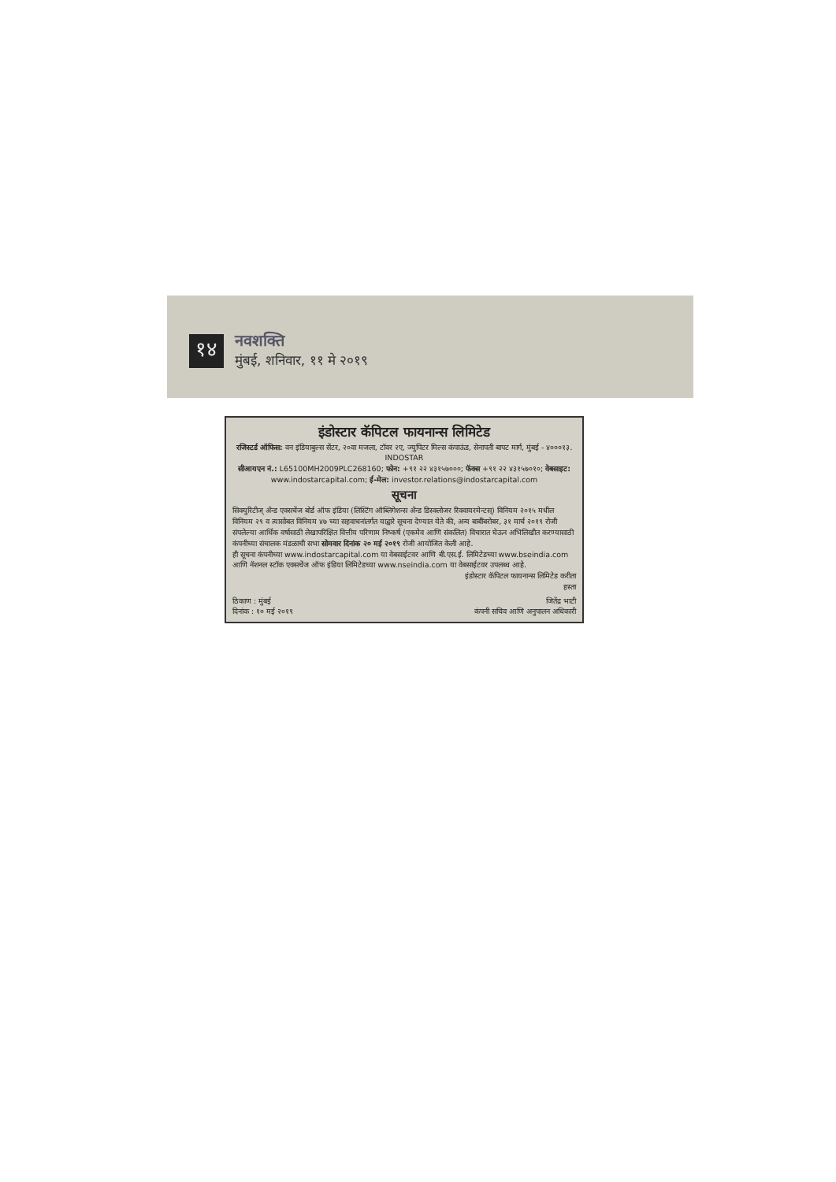१४
नवशक्ति
मुंबई, शनिवार, ११ मे २०१९
इंडोस्टार कॅपिटल फायनान्स लिमिटेड
रजिस्टर्ड ऑफिस: वन इंडियाबुल्स सेंटर, २०वा मजला, टॉवर २ए, ज्युपिटर मिल्स कंपाऊंड, सेनापती बापट मार्ग, मुंबई - ४०००१३. INDOSTAR
सीआयएन नं.: L65100MH2009PLC268160; फोन: +९१ २२ ४३१५७०००; फॅक्स +९१ २२ ४३१५७०१०; वेबसाइट: www.indostarcapital.com; ई-मेल: investor.relations@indostarcapital.com
सूचना
सिक्युरिटीज् अँन्ड एक्सचेंज बोर्ड ऑफ इंडिया (लिस्टिंग ऑब्लिगेशन्स अँन्ड डिस्क्लोजर रिक्वायरमेन्टस्) विनियम २०१५ मधील विनियम २९ व त्यासोबत विनियम ४७ च्या सहवाचनांतर्गत याद्वारे सूचना देण्यात येते की, अन्य बाबींबरोबर, ३१ मार्च २०१९ रोजी संपलेल्या आर्थिक वर्षासाठी लेखापरिक्षित वित्तीय परिणाम निष्कर्ष (एकमेव आणि संकलित) विचारात घेऊन अभिलिखीत करण्यासाठी कंपनीच्या संचालक मंडळाची सभा सोमवार दिनांक २० मई २०१९ रोजी आयोजित केली आहे.
ही सूचना कंपनीच्या www.indostarcapital.com या वेबसाईटवर आणि बी.एस.ई. लिमिटेडच्या www.bseindia.com आणि नॅशनल स्टॉक एक्सचेंज ऑफ इंडिया लिमिटेडच्या www.nseindia.com या वेबसाईटवर उपलब्ध आहे.
इंडोस्टार कॅपिटल फायनान्स लिमिटेड करीता
हस्ता
ठिकाण : मुंबई
दिनांक : १० मई २०१९
जितेंद्र भाटी
कंपनी सचिव आणि अनुपालन अधिकारी